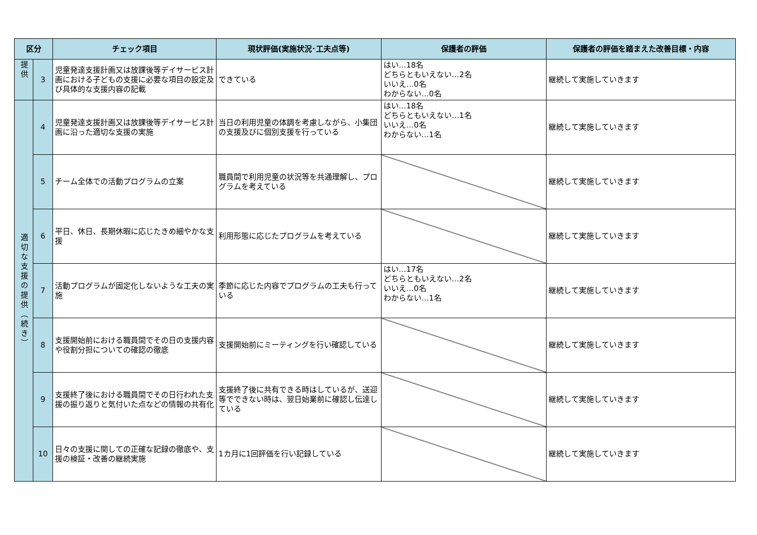| 区分 | | チェック項目 | 現状評価(実施状況･工夫点等) | 保護者の評価 | 保護者の評価を踏まえた改善目標・内容 |
| --- | --- | --- | --- | --- | --- |
| 提供 | 3 | 児童発達支援計画又は放課後等デイサービス計画における子どもの支援に必要な項目の設定及び具体的な支援内容の記載 | できている | はい…18名 どちらともいえない…2名 いいえ…0名 わからない…0名 | 継続して実施していきます |
| 適切な支援の提供（続き） | 4 | 児童発達支援計画又は放課後等デイサービス計画に沿った適切な支援の実施 | 当日の利用児童の体調を考慮しながら、小集団の支援及びに個別支援を行っている | はい…18名 どちらともいえない…1名 いいえ…0名 わからない…1名 | 継続して実施していきます |
| | 5 | チーム全体での活動プログラムの立案 | 職員間で利用児童の状況等を共通理解し、プログラムを考えている | | 継続して実施していきます |
| | 6 | 平日、休日、長期休暇に応じたきめ細やかな支援 | 利用形態に応じたプログラムを考えている | | 継続して実施していきます |
| | 7 | 活動プログラムが固定化しないような工夫の実施 | 季節に応じた内容でプログラムの工夫も行っている | はい…17名 どちらともいえない…2名 いいえ…0名 わからない…1名 | 継続して実施していきます |
| | 8 | 支援開始前における職員間でその日の支援内容や役割分担についての確認の徹底 | 支援開始前にミーティングを行い確認している | | 継続して実施していきます |
| | 9 | 支援終了後における職員間でその日行われた支援の振り返りと気付いた点などの情報の共有化 | 支援終了後に共有できる時はしているが、送迎等でできない時は、翌日始業前に確認し伝達している | | 継続して実施していきます |
| | 10 | 日々の支援に関しての正確な記録の徹底や、支援の検証・改善の継続実施 | 1カ月に1回評価を行い記録している | | 継続して実施していきます |